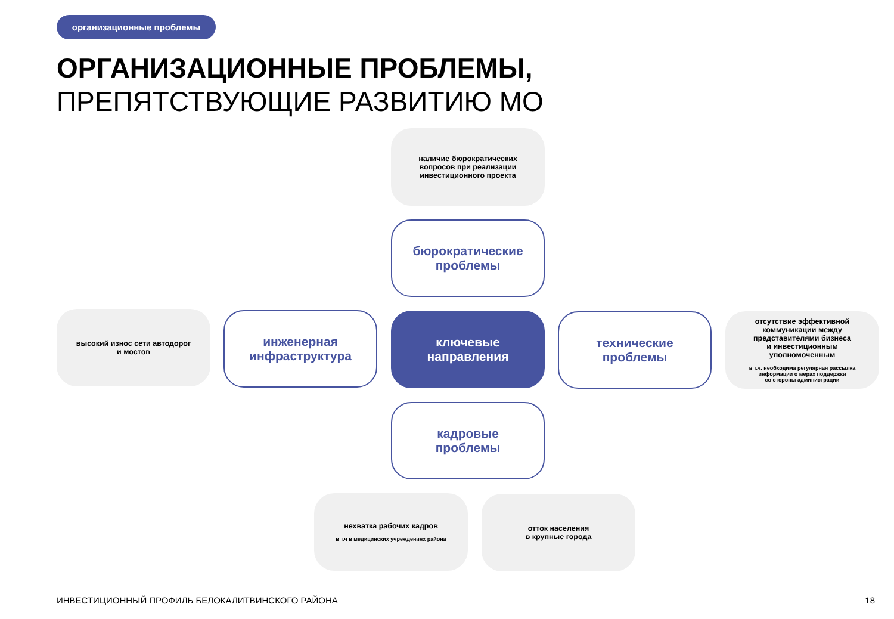организационные проблемы
ОРГАНИЗАЦИОННЫЕ ПРОБЛЕМЫ,
ПРЕПЯТСТВУЮЩИЕ РАЗВИТИЮ МО
наличие бюрократических
вопросов при реализации
инвестиционного проекта
бюрократические
проблемы
высокий износ сети автодорог
и мостов
инженерная
инфраструктура
ключевые
направления
технические
проблемы
отсутствие эффективной
коммуникации между
представителями бизнеса
и инвестиционным
уполномоченным
в т.ч. необходима регулярная рассылка
информации о мерах поддержки
со стороны администрации
кадровые
проблемы
нехватка рабочих кадров
в т.ч в медицинских учреждениях района
отток населения
в крупные города
ИНВЕСТИЦИОННЫЙ ПРОФИЛЬ БЕЛОКАЛИТВИНСКОГО РАЙОНА
18